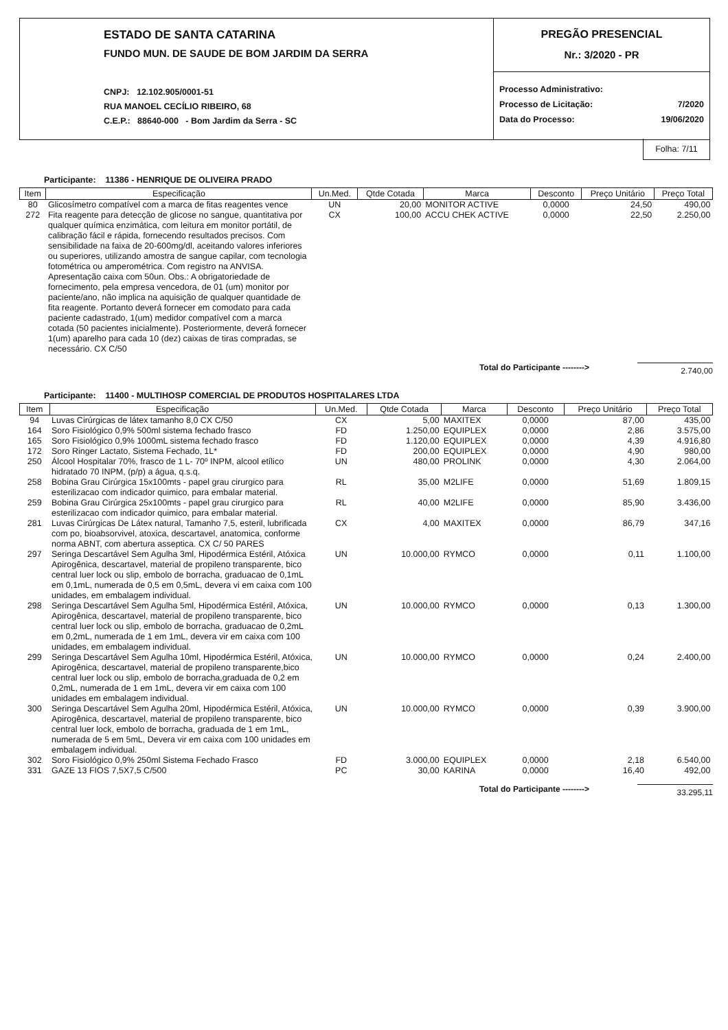ESTADO DE SANTA CATARINA
FUNDO MUN. DE SAUDE DE BOM JARDIM DA SERRA
CNPJ: 12.102.905/0001-51
RUA MANOEL CECÍLIO RIBEIRO, 68
C.E.P.: 88640-000 - Bom Jardim da Serra - SC
PREGÃO PRESENCIAL
Nr.: 3/2020 - PR
Processo Administrativo:
Processo de Licitação: 7/2020
Data do Processo: 19/06/2020
Folha: 7/11
Participante: 11386 - HENRIQUE DE OLIVEIRA PRADO
| Item | Especificação | Un.Med. | Qtde Cotada | Marca | Desconto | Preço Unitário | Preço Total |
| --- | --- | --- | --- | --- | --- | --- | --- |
| 80 | Glicosímetro compatível com a marca de fitas reagentes vence | UN | 20,00 | MONITOR ACTIVE | 0,0000 | 24,50 | 490,00 |
| 272 | Fita reagente para detecção de glicose no sangue, quantitativa por qualquer química enzimática, com leitura em monitor portátil, de calibração fácil e rápida, fornecendo resultados precisos. Com sensibilidade na faixa de 20-600mg/dl, aceitando valores inferiores ou superiores, utilizando amostra de sangue capilar, com tecnologia fotométrica ou amperométrica. Com registro na ANVISA. Apresentação caixa com 50un. Obs.: A obrigatoriedade de fornecimento, pela empresa vencedora, de 01 (um) monitor por paciente/ano, não implica na aquisição de qualquer quantidade de fita reagente. Portanto deverá fornecer em comodato para cada paciente cadastrado, 1(um) medidor compatível com a marca cotada (50 pacientes inicialmente). Posteriormente, deverá fornecer 1(um) aparelho para cada 10 (dez) caixas de tiras compradas, se necessário. CX C/50 | CX | 100,00 | ACCU CHEK ACTIVE | 0,0000 | 22,50 | 2.250,00 |
Total do Participante --------> 2.740,00
Participante: 11400 - MULTIHOSP COMERCIAL DE PRODUTOS HOSPITALARES LTDA
| Item | Especificação | Un.Med. | Qtde Cotada | Marca | Desconto | Preço Unitário | Preço Total |
| --- | --- | --- | --- | --- | --- | --- | --- |
| 94 | Luvas Cirúrgicas de látex tamanho 8,0 CX C/50 | CX | 5,00 | MAXITEX | 0,0000 | 87,00 | 435,00 |
| 164 | Soro Fisiológico 0,9% 500ml sistema fechado frasco | FD | 1.250,00 | EQUIPLEX | 0,0000 | 2,86 | 3.575,00 |
| 165 | Soro Fisiológico 0,9% 1000mL sistema fechado frasco | FD | 1.120,00 | EQUIPLEX | 0,0000 | 4,39 | 4.916,80 |
| 172 | Soro Ringer Lactato, Sistema Fechado, 1L* | FD | 200,00 | EQUIPLEX | 0,0000 | 4,90 | 980,00 |
| 250 | Álcool Hospitalar 70%, frasco de 1 L- 70º INPM, alcool etílico hidratado 70 INPM, (p/p) a água, q.s.q. | UN | 480,00 | PROLINK | 0,0000 | 4,30 | 2.064,00 |
| 258 | Bobina Grau Cirúrgica 15x100mts - papel grau cirurgico para esterilizacao com indicador quimico, para embalar material. | RL | 35,00 | M2LIFE | 0,0000 | 51,69 | 1.809,15 |
| 259 | Bobina Grau Cirúrgica 25x100mts - papel grau cirurgico para esterilizacao com indicador quimico, para embalar material. | RL | 40,00 | M2LIFE | 0,0000 | 85,90 | 3.436,00 |
| 281 | Luvas Cirúrgicas De Látex natural, Tamanho 7,5, esteril, lubrificada com po, bioabsorvivel, atoxica, descartavel, anatomica, conforme norma ABNT, com abertura asseptica. CX C/ 50 PARES | CX | 4,00 | MAXITEX | 0,0000 | 86,79 | 347,16 |
| 297 | Seringa Descartável Sem Agulha 3ml, Hipodérmica Estéril, Atóxica Apirogênica, descartavel, material de propileno transparente, bico central luer lock ou slip, embolo de borracha, graduacao de 0,1mL em 0,1mL, numerada de 0,5 em 0,5mL, devera vi em caixa com 100 unidades, em embalagem individual. | UN | 10.000,00 | RYMCO | 0,0000 | 0,11 | 1.100,00 |
| 298 | Seringa Descartável Sem Agulha 5ml, Hipodérmica Estéril, Atóxica, Apirogênica, descartavel, material de propileno transparente, bico central luer lock ou slip, embolo de borracha, graduacao de 0,2mL em 0,2mL, numerada de 1 em 1mL, devera vir em caixa com 100 unidades, em embalagem individual. | UN | 10.000,00 | RYMCO | 0,0000 | 0,13 | 1.300,00 |
| 299 | Seringa Descartável Sem Agulha 10ml, Hipodérmica Estéril, Atóxica, Apirogênica, descartavel, material de propileno transparente,bico central luer lock ou slip, embolo de borracha,graduada de 0,2 em 0,2mL, numerada de 1 em 1mL, devera vir em caixa com 100 unidades em embalagem individual. | UN | 10.000,00 | RYMCO | 0,0000 | 0,24 | 2.400,00 |
| 300 | Seringa Descartável Sem Agulha 20ml, Hipodérmica Estéril, Atóxica, Apirogênica, descartavel, material de propileno transparente, bico central luer lock, embolo de borracha, graduada de 1 em 1mL, numerada de 5 em 5mL, Devera vir em caixa com 100 unidades em embalagem individual. | UN | 10.000,00 | RYMCO | 0,0000 | 0,39 | 3.900,00 |
| 302 | Soro Fisiológico 0,9% 250ml Sistema Fechado Frasco | FD | 3.000,00 | EQUIPLEX | 0,0000 | 2,18 | 6.540,00 |
| 331 | GAZE 13 FIOS 7,5X7,5 C/500 | PC | 30,00 | KARINA | 0,0000 | 16,40 | 492,00 |
Total do Participante --------> 33.295,11